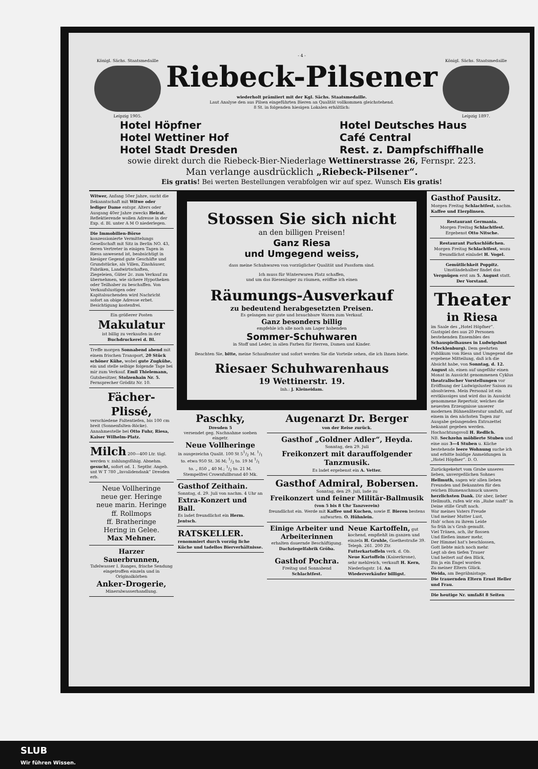- 4 -
Königl. Sächs. Staatsmedaille
Leipzig 1905.
Riebeck-Pilsener
wiederholt prämiiert mit der Kgl. Sächs. Staatsmedaille.
Laut Analyse den aus Pilsen eingeführten Bieren an Qualität vollkommen gleichstehend.
8 St. in folgenden hiesigen Lokalen erhältlich:
Königl. Sächs. Staatsmedaille
Leipzig 1897.
Hotel Höpfner
Hotel Wettiner Hof
Hotel Stadt Dresden
Hotel Deutsches Haus
Café Central
Rest. z. Dampfschiffhalle
sowie direkt durch die Riebeck-Bier-Niederlage Wettinerstrasse 26, Fernspr. 223.
Man verlange ausdrücklich „Riebeck-Pilsener“.
Eis gratis! Bei werten Bestellungen verabfolgen wir auf spez. Wunsch Eis gratis!
Witwer, Anfang 50er Jahre, sucht die Bekanntschaft mit Witwe oder lediger Dame entspr. Alters oder Ausgang 40er Jahre zwecks Heirat. Reflektierende wollen Adresse in der Exp. d. Bl. unter A M O niederlegen.
Die Immobilien-Börse konzessionierte Vermittelungs Gesellschaft mit Sitz in Berlin NO. 43, deren Vertreter in einigen Tagen in Riesa anwesend ist, beabsichtigt in hiesiger Gegend gute Geschäfte und Grundstücke, als Villen, Zinshäuser, Fabriken, Landwirtschaften, Ziegeleien, Güter 2c. zum Verkauf zu übernehmen, wie sichere Hypotheken oder Teilhaber zu beschaffen. Von Verkaufslustigen oder Kapitalsuchenden wird Nachricht sofort an obige Adresse erbet. Besichtigung kostenfrei.
Ein größerer Posten
Makulatur
ist billig zu verkaufen in der Buchdruckerei d. Bl.
Treffe morgen Sonnabend abend mit einem frischen Transport, 20 Stück schöner Kühe, wobei gute Zugkühe, ein und stelle selbige folgende Tage bei mir zum Verkauf. Emil Thielemann, Gutsbesitzer, Stolzenhain Nr. 5. Fernsprecher Gröditz Nr. 10.
Fächer-Plissé,
verschiedene Faltentiefen, bis 100 cm breit (Sonnenfalten-Röcke). Annahmestelle bei Otto Fuhr, Riesa, Kaiser Wilhelm-Platz.
Milch 200—400 Ltr. tägl. werden v. zahlungsfähig. Abnehm. gesucht, sofort od. 1. Septbr. Angeb. unt W T 780 „Invalidendank“ Dresden erb.
Neue Vollheringe
neue ger. Heringe
neue marin. Heringe
ff. Rollmops
ff. Bratheringe
Hering in Gelee.
Max Mehner.
Harzer Sauerbrunnen,
Tafelwasser I. Ranges, frische Sendung eingetroffen einzeln und in Originalkörben
Anker-Drogerie,
Mineralwasserhandlung.
Stossen Sie sich nicht
an den billigen Preisen!
Ganz Riesa
und Umgegend weiss,
dass meine Schuhwaren von vorzüglicher Qualität und Passform sind.
Ich muss für Winterwaren Platz schaffen,
und um das Riesenlager zu räumen, eröffne ich einen
Räumungs-Ausverkauf
zu bedeutend herabgesetzten Preisen.
Es gelangen nur gute und brauchbare Waren zum Verkauf.
Ganz besonders billig
empfehle ich alle noch am Lager habenden
Sommer-Schuhwaren
in Stoff und Leder, in allen Farben für Herren, Damen und Kinder.
Beachten Sie, bitte, meine Schaufenster und sofort werden Sie die Vorteile sehen, die ich Ihnen biete.
Riesaer Schuhwarenhaus
19 Wettinerstr. 19.
Inh.: J. Kleineidam.
Paschky,
Dresden 5
versendet geg. Nachnahme soeben eingetr.
Neue Vollheringe
in ausgezeichn Qualit. 100 St 51/2 M. 1/1 to. etwa 950 St. 36 M; 1/2 to. 19 M 1/1 to. „ 850 „ 40 M.; 1/2 to. 21 M. Stempelfrei Crownfullbrand 40 Mk.
Gasthof Zeithain.
Sonntag, d. 29. Juli von nachm. 4 Uhr an
Extra-Konzert und Ball.
Es ladet freundlichst ein Herm. Jentsch.
RATSKELLER.
renommiert durch vorzüg liche Küche und tadellos Bierverhältnisse.
Augenarzt Dr. Berger
von der Reise zurück.
Gasthof „Goldner Adler“, Heyda.
Sonntag, den 29. Juli
Freikonzert mit darauffolgender Tanzmusik.
Es ladet ergebenst ein A. Vetter.
Gasthof Admiral, Bobersen.
Sonntag, den 29. Juli, lade zu
Freikonzert und feiner Militär-Ballmusik
(von 5 bis 8 Uhr Tanzverein)
freundlichst ein. Werde mit Kaffee und Kuchen, sowie ff. Bieren bestens aufwarten. O. Hühnlein.
Einige Arbeiter und Arbeiterinnen
erhalten dauernde Beschäftigung. Dachziegelfabrik Gröba.
Gasthof Pochra.
Freitag und Sonnabend Schlachtfest.
Neue Kartoffeln, gut kochend, empfiehlt im ganzen und einzeln H. Gruhle, Goethestraße 39. Teleph. 261. 200 Ztr. Futterkartoffeln verk. d. Ob.
Neue Kartoffeln (Kaiserkrone), sehr mehlreich, verkauft H. Kern, Niederlagstr. 14. An Wiederverkäufer billigst.
Gasthof Pausitz.
Morgen Freitag Schlachtfest, nachm. Kaffee und Eierplinsen.
Restaurant Germania.
Morgen Freitag Schlachtfest. Ergebenst Otto Nitsche.
Restaurant Parkschlößchen.
Morgen Freitag Schlachtfest, wozu freundlichst einladet H. Vogel.
Gemütlichkeit Poppitz.
Umständehalber findet das Vergnügen erst am 5. August statt. Der Vorstand.
Theater
in Riesa
im Saale des „Hotel Höpfner“. Gastspiel des aus 20 Personen bestehenden Ensembles des Schauspielhauses in Ludwigslust (Mecklenburg). Dem geehrten Publikum von Riesa und Umgegend die ergebene Mitteilung, daß ich die Absicht habe, von Sonntag, d. 12. August ab, einen auf ungefähr einen Monat in Aussicht genommenen Cyklus theatralischer Vorstellungen vor Eröffnung der Ludwigsluster Saison zu absolvieren. Mein Personal ist ein erstklassiges und wird das in Aussicht genommene Repertoir, welches die neuesten Erzeugnisse unserer modernen Bühnenliteratur umfaßt, auf einem in den nächsten Tagen zur Ausgabe gelangenden Extrazettel bekannt gegeben werden. Hochachtungsvoll H. Redlich.
NB. Sechzehn möblierte Stuben und eine aus 3—4 Stuben u. Küche bestehende leere Wohnung suche ich und erbitte baldige Anmeldungen in „Hotel Höpfner“. D. O.
Zurückgekehrt vom Grabe unseres lieben, unvergeßlichen Sohnes Hellmuth, sagen wir allen lieben Freunden und Bekannten für den reichen Blumenschmuck unsern herzlichsten Dank. Dir aber, lieber Hellmuth, rufen wir ein „Ruhe sanft“ in Deine stille Gruft nach.
War meines Vaters Freude
Und meiner Mutter Lust,
Hab' schon zu ihrem Leide
So früh in's Grab gemußt.
Viel Tränen, ach, ihr flossen
Und fließen immer mehr,
Der Himmel hat's beschlossen,
Gott liebte mich noch mehr.
Legt ab den tiefen Trauer
Und heitert auf den Blick,
Bin ja ein Engel worden
Zu meiner Eltern Glück.
Weida, am Begräbnistage.
Die trauernden Eltern Ernst Heller und Frau.
Die heutige Nr. umfaßt 8 Seiten
SLUB
Wir führen Wissen.